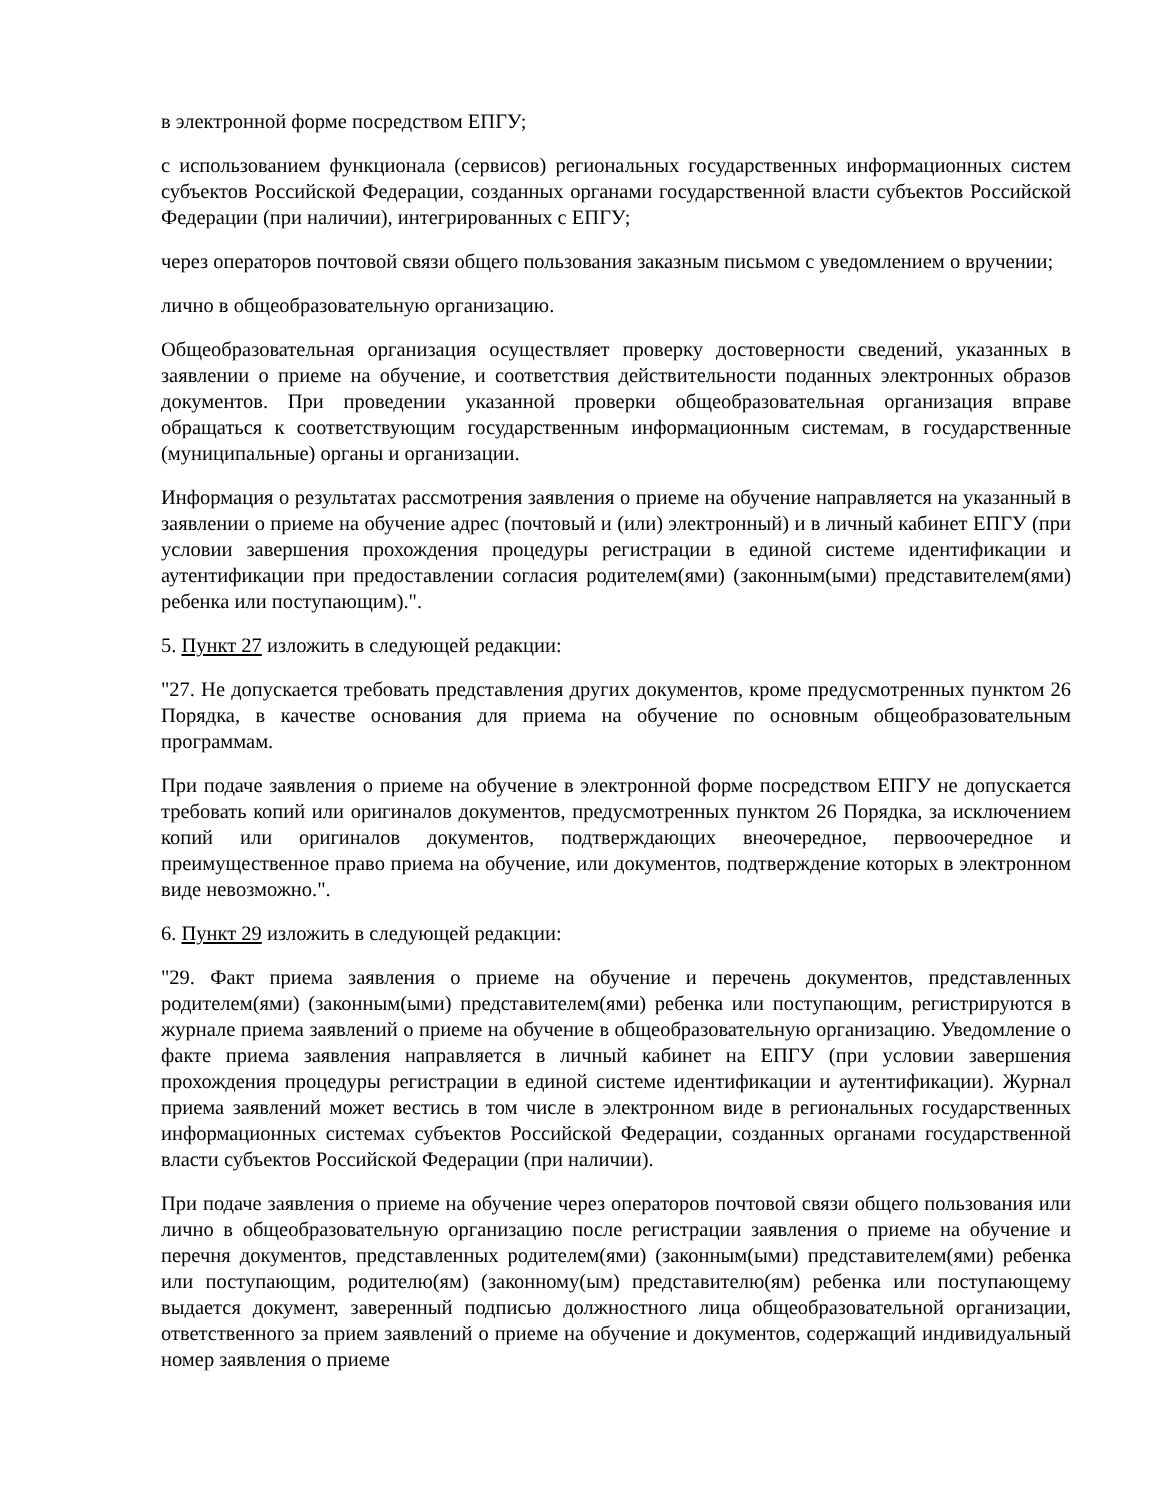в электронной форме посредством ЕПГУ;
с использованием функционала (сервисов) региональных государственных информационных систем субъектов Российской Федерации, созданных органами государственной власти субъектов Российской Федерации (при наличии), интегрированных с ЕПГУ;
через операторов почтовой связи общего пользования заказным письмом с уведомлением о вручении;
лично в общеобразовательную организацию.
Общеобразовательная организация осуществляет проверку достоверности сведений, указанных в заявлении о приеме на обучение, и соответствия действительности поданных электронных образов документов. При проведении указанной проверки общеобразовательная организация вправе обращаться к соответствующим государственным информационным системам, в государственные (муниципальные) органы и организации.
Информация о результатах рассмотрения заявления о приеме на обучение направляется на указанный в заявлении о приеме на обучение адрес (почтовый и (или) электронный) и в личный кабинет ЕПГУ (при условии завершения прохождения процедуры регистрации в единой системе идентификации и аутентификации при предоставлении согласия родителем(ями) (законным(ыми) представителем(ями) ребенка или поступающим).".
5. Пункт 27 изложить в следующей редакции:
"27. Не допускается требовать представления других документов, кроме предусмотренных пунктом 26 Порядка, в качестве основания для приема на обучение по основным общеобразовательным программам.
При подаче заявления о приеме на обучение в электронной форме посредством ЕПГУ не допускается требовать копий или оригиналов документов, предусмотренных пунктом 26 Порядка, за исключением копий или оригиналов документов, подтверждающих внеочередное, первоочередное и преимущественное право приема на обучение, или документов, подтверждение которых в электронном виде невозможно.".
6. Пункт 29 изложить в следующей редакции:
"29. Факт приема заявления о приеме на обучение и перечень документов, представленных родителем(ями) (законным(ыми) представителем(ями) ребенка или поступающим, регистрируются в журнале приема заявлений о приеме на обучение в общеобразовательную организацию. Уведомление о факте приема заявления направляется в личный кабинет на ЕПГУ (при условии завершения прохождения процедуры регистрации в единой системе идентификации и аутентификации). Журнал приема заявлений может вестись в том числе в электронном виде в региональных государственных информационных системах субъектов Российской Федерации, созданных органами государственной власти субъектов Российской Федерации (при наличии).
При подаче заявления о приеме на обучение через операторов почтовой связи общего пользования или лично в общеобразовательную организацию после регистрации заявления о приеме на обучение и перечня документов, представленных родителем(ями) (законным(ыми) представителем(ями) ребенка или поступающим, родителю(ям) (законному(ым) представителю(ям) ребенка или поступающему выдается документ, заверенный подписью должностного лица общеобразовательной организации, ответственного за прием заявлений о приеме на обучение и документов, содержащий индивидуальный номер заявления о приеме